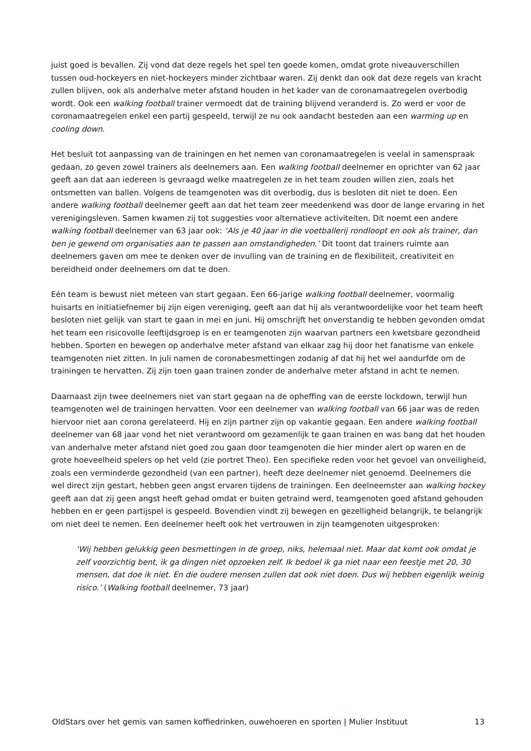juist goed is bevallen. Zij vond dat deze regels het spel ten goede komen, omdat grote niveauverschillen tussen oud-hockeyers en niet-hockeyers minder zichtbaar waren. Zij denkt dan ook dat deze regels van kracht zullen blijven, ook als anderhalve meter afstand houden in het kader van de coronamaatregelen overbodig wordt. Ook een walking football trainer vermoedt dat de training blijvend veranderd is. Zo werd er voor de coronamaatregelen enkel een partij gespeeld, terwijl ze nu ook aandacht besteden aan een warming up en cooling down.
Het besluit tot aanpassing van de trainingen en het nemen van coronamaatregelen is veelal in samenspraak gedaan, zo geven zowel trainers als deelnemers aan. Een walking football deelnemer en oprichter van 62 jaar geeft aan dat aan iedereen is gevraagd welke maatregelen ze in het team zouden willen zien, zoals het ontsmetten van ballen. Volgens de teamgenoten was dit overbodig, dus is besloten dit niet te doen. Een andere walking football deelnemer geeft aan dat het team zeer meedenkend was door de lange ervaring in het verenigingsleven. Samen kwamen zij tot suggesties voor alternatieve activiteiten. Dit noemt een andere walking football deelnemer van 63 jaar ook: ‘Als je 40 jaar in die voetballerij rondloopt en ook als trainer, dan ben je gewend om organisaties aan te passen aan omstandigheden.’ Dit toont dat trainers ruimte aan deelnemers gaven om mee te denken over de invulling van de training en de flexibiliteit, creativiteit en bereidheid onder deelnemers om dat te doen.
Eén team is bewust niet meteen van start gegaan. Een 66-jarige walking football deelnemer, voormalig huisarts en initiatiefnemer bij zijn eigen vereniging, geeft aan dat hij als verantwoordelijke voor het team heeft besloten niet gelijk van start te gaan in mei en juni. Hij omschrijft het onverstandig te hebben gevonden omdat het team een risicovolle leeftijdsgroep is en er teamgenoten zijn waarvan partners een kwetsbare gezondheid hebben. Sporten en bewegen op anderhalve meter afstand van elkaar zag hij door het fanatisme van enkele teamgenoten niet zitten. In juli namen de coronabesmettingen zodanig af dat hij het wel aandurfde om de trainingen te hervatten. Zij zijn toen gaan trainen zonder de anderhalve meter afstand in acht te nemen.
Daarnaast zijn twee deelnemers niet van start gegaan na de opheffing van de eerste lockdown, terwijl hun teamgenoten wel de trainingen hervatten. Voor een deelnemer van walking football van 66 jaar was de reden hiervoor niet aan corona gerelateerd. Hij en zijn partner zijn op vakantie gegaan. Een andere walking football deelnemer van 68 jaar vond het niet verantwoord om gezamenlijk te gaan trainen en was bang dat het houden van anderhalve meter afstand niet goed zou gaan door teamgenoten die hier minder alert op waren en de grote hoeveelheid spelers op het veld (zie portret Theo). Een specifieke reden voor het gevoel van onveiligheid, zoals een verminderde gezondheid (van een partner), heeft deze deelnemer niet genoemd. Deelnemers die wel direct zijn gestart, hebben geen angst ervaren tijdens de trainingen. Een deelneemster aan walking hockey geeft aan dat zij geen angst heeft gehad omdat er buiten getraind werd, teamgenoten goed afstand gehouden hebben en er geen partijspel is gespeeld. Bovendien vindt zij bewegen en gezelligheid belangrijk, te belangrijk om niet deel te nemen. Een deelnemer heeft ook het vertrouwen in zijn teamgenoten uitgesproken:
‘Wij hebben gelukkig geen besmettingen in de groep, niks, helemaal niet. Maar dat komt ook omdat je zelf voorzichtig bent, ik ga dingen niet opzoeken zelf. Ik bedoel ik ga niet naar een feestje met 20, 30 mensen, dat doe ik niet. En die oudere mensen zullen dat ook niet doen. Dus wij hebben eigenlijk weinig risico.’ (Walking football deelnemer, 73 jaar)
OldStars over het gemis van samen koffiedrinken, ouwehoeren en sporten | Mulier Instituut 13